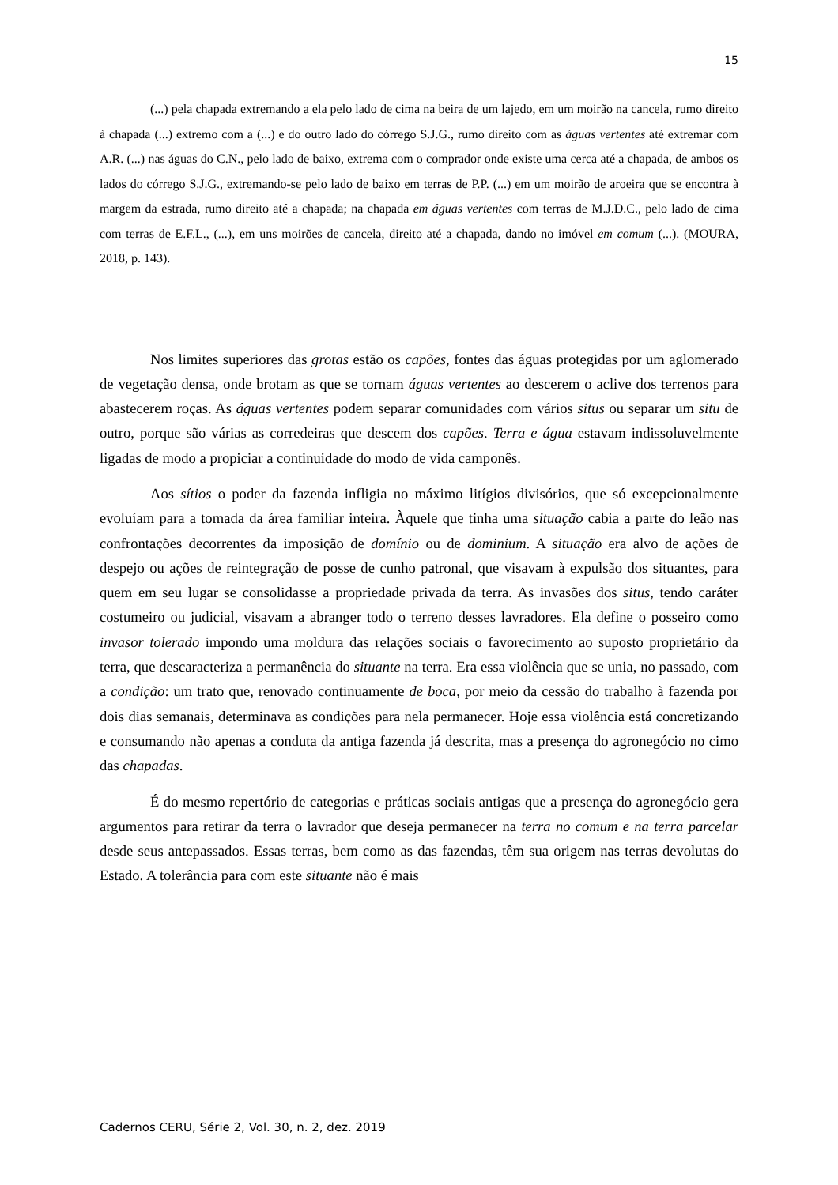15
(...) pela chapada extremando a ela pelo lado de cima na beira de um lajedo, em um moirão na cancela, rumo direito à chapada (...) extremo com a (...) e do outro lado do córrego S.J.G., rumo direito com as águas vertentes até extremar com A.R. (...) nas águas do C.N., pelo lado de baixo, extrema com o comprador onde existe uma cerca até a chapada, de ambos os lados do córrego S.J.G., extremando-se pelo lado de baixo em terras de P.P. (...) em um moirão de aroeira que se encontra à margem da estrada, rumo direito até a chapada; na chapada em águas vertentes com terras de M.J.D.C., pelo lado de cima com terras de E.F.L., (...), em uns moirões de cancela, direito até a chapada, dando no imóvel em comum (...). (MOURA, 2018, p. 143).
Nos limites superiores das grotas estão os capões, fontes das águas protegidas por um aglomerado de vegetação densa, onde brotam as que se tornam águas vertentes ao descerem o aclive dos terrenos para abastecerem roças. As águas vertentes podem separar comunidades com vários situs ou separar um situ de outro, porque são várias as corredeiras que descem dos capões. Terra e água estavam indissoluvelmente ligadas de modo a propiciar a continuidade do modo de vida camponês.
Aos sítios o poder da fazenda infligia no máximo litígios divisórios, que só excepcionalmente evoluíam para a tomada da área familiar inteira. Àquele que tinha uma situação cabia a parte do leão nas confrontações decorrentes da imposição de domínio ou de dominium. A situação era alvo de ações de despejo ou ações de reintegração de posse de cunho patronal, que visavam à expulsão dos situantes, para quem em seu lugar se consolidasse a propriedade privada da terra. As invasões dos situs, tendo caráter costumeiro ou judicial, visavam a abranger todo o terreno desses lavradores. Ela define o posseiro como invasor tolerado impondo uma moldura das relações sociais o favorecimento ao suposto proprietário da terra, que descaracteriza a permanência do situante na terra. Era essa violência que se unia, no passado, com a condição: um trato que, renovado continuamente de boca, por meio da cessão do trabalho à fazenda por dois dias semanais, determinava as condições para nela permanecer. Hoje essa violência está concretizando e consumando não apenas a conduta da antiga fazenda já descrita, mas a presença do agronegócio no cimo das chapadas.
É do mesmo repertório de categorias e práticas sociais antigas que a presença do agronegócio gera argumentos para retirar da terra o lavrador que deseja permanecer na terra no comum e na terra parcelar desde seus antepassados. Essas terras, bem como as das fazendas, têm sua origem nas terras devolutas do Estado. A tolerância para com este situante não é mais
Cadernos CERU, Série 2, Vol. 30, n. 2, dez. 2019